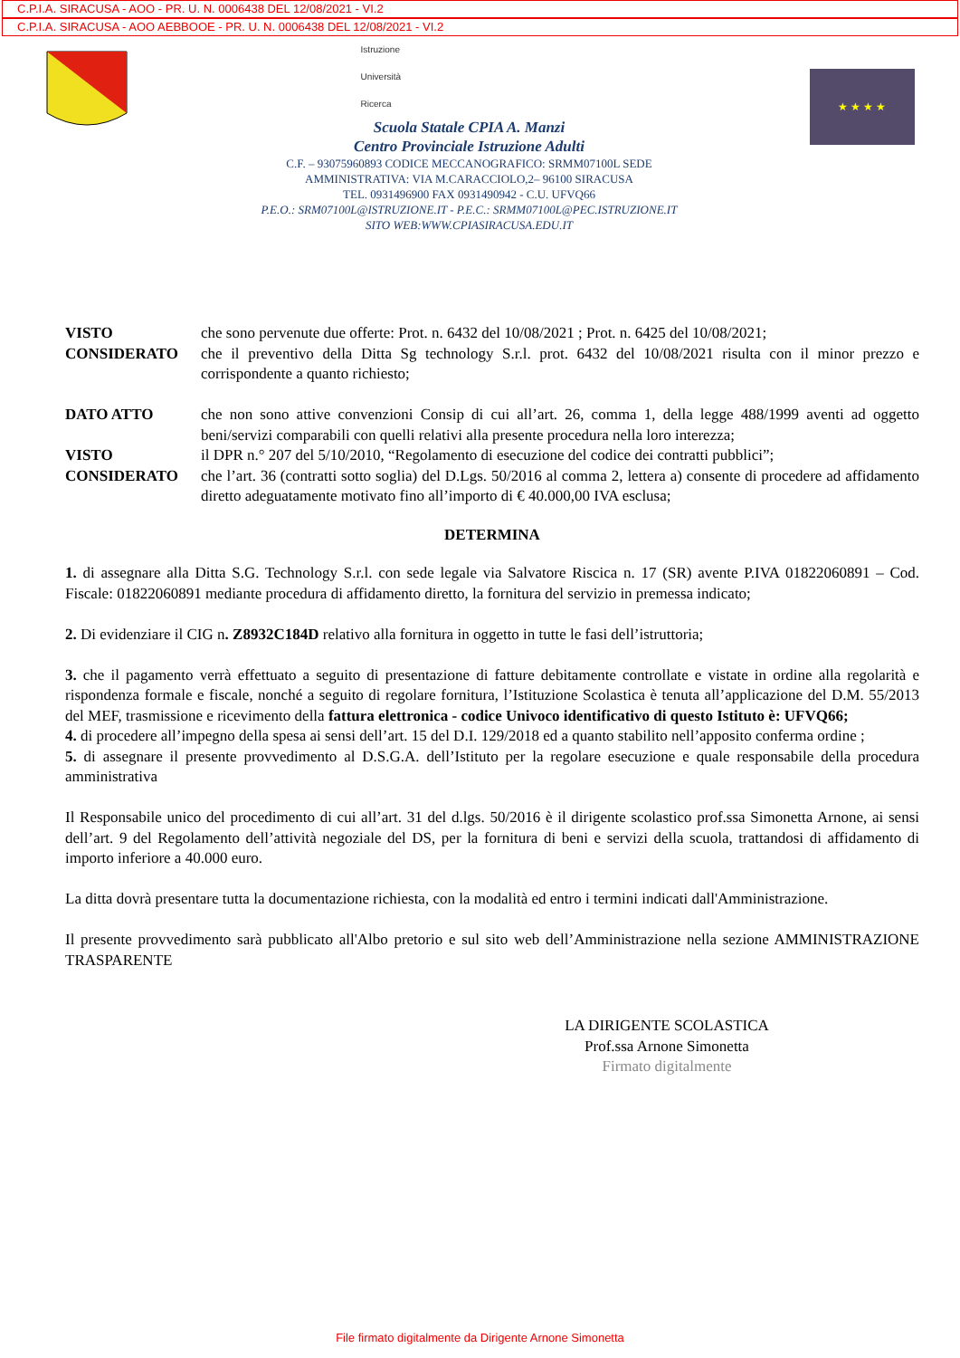C.P.I.A. SIRACUSA - AOO - PR. U. N. 0006438 DEL 12/08/2021 - VI.2
C.P.I.A. SIRACUSA - AOO AEBBOOE - PR. U. N. 0006438 DEL 12/08/2021 - VI.2
Istruzione
Università
Ricerca
Scuola Statale CPIA A. Manzi
Centro Provinciale Istruzione Adulti
C.F. – 93075960893 CODICE MECCANOGRAFICO: SRMM07100L SEDE
AMMINISTRATIVA: VIA M.CARACCIOLO,2– 96100 SIRACUSA
TEL. 0931496900 FAX 0931490942 - C.U. UFVQ66
P.E.O.: SRM07100L@ISTRUZIONE.IT - P.E.C.: SRMM07100L@PEC.ISTRUZIONE.IT
SITO WEB:WWW.CPIASIRACUSA.EDU.IT
★ ★ ★ ★
VISTO che sono pervenute due offerte: Prot. n. 6432 del 10/08/2021 ; Prot. n. 6425 del 10/08/2021;
CONSIDERATO che il preventivo della Ditta Sg technology S.r.l. prot. 6432 del 10/08/2021 risulta con il minor prezzo e corrispondente a quanto richiesto;
DATO ATTO che non sono attive convenzioni Consip di cui all’art. 26, comma 1, della legge 488/1999 aventi ad oggetto beni/servizi comparabili con quelli relativi alla presente procedura nella loro interezza;
VISTO il DPR n.° 207 del 5/10/2010, “Regolamento di esecuzione del codice dei contratti pubblici”;
CONSIDERATO che l’art. 36 (contratti sotto soglia) del D.Lgs. 50/2016 al comma 2, lettera a) consente di procedere ad affidamento diretto adeguatamente motivato fino all’importo di € 40.000,00 IVA esclusa;
DETERMINA
1. di assegnare alla Ditta S.G. Technology S.r.l. con sede legale via Salvatore Riscica n. 17 (SR) avente P.IVA 01822060891 – Cod. Fiscale: 01822060891 mediante procedura di affidamento diretto, la fornitura del servizio in premessa indicato;
2. Di evidenziare il CIG n. Z8932C184D relativo alla fornitura in oggetto in tutte le fasi dell’istruttoria;
3. che il pagamento verrà effettuato a seguito di presentazione di fatture debitamente controllate e vistate in ordine alla regolarità e rispondenza formale e fiscale, nonché a seguito di regolare fornitura, l’Istituzione Scolastica è tenuta all’applicazione del D.M. 55/2013 del MEF, trasmissione e ricevimento della fattura elettronica - codice Univoco identificativo di questo Istituto è: UFVQ66;
4. di procedere all’impegno della spesa ai sensi dell’art. 15 del D.I. 129/2018 ed a quanto stabilito nell’apposito conferma ordine ;
5. di assegnare il presente provvedimento al D.S.G.A. dell’Istituto per la regolare esecuzione e quale responsabile della procedura amministrativa
Il Responsabile unico del procedimento di cui all’art. 31 del d.lgs. 50/2016 è il dirigente scolastico prof.ssa Simonetta Arnone, ai sensi dell’art. 9 del Regolamento dell’attività negoziale del DS, per la fornitura di beni e servizi della scuola, trattandosi di affidamento di importo inferiore a 40.000 euro.
La ditta dovrà presentare tutta la documentazione richiesta, con la modalità ed entro i termini indicati dall'Amministrazione.
Il presente provvedimento sarà pubblicato all'Albo pretorio e sul sito web dell’Amministrazione nella sezione AMMINISTRAZIONE TRASPARENTE
LA DIRIGENTE SCOLASTICA
Prof.ssa Arnone Simonetta
Firmato digitalmente
File firmato digitalmente da Dirigente Arnone Simonetta